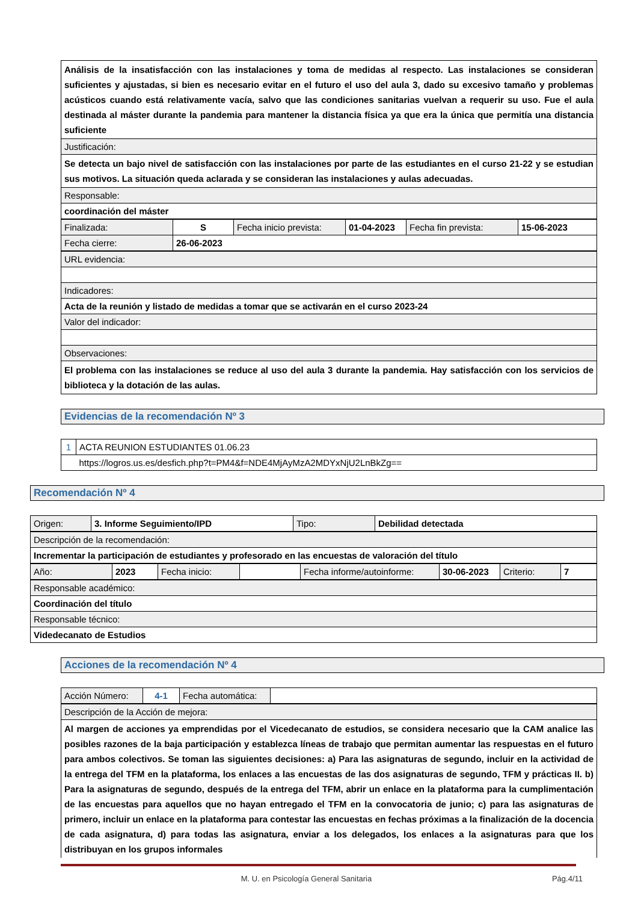| Análisis de la insatisfacción con las instalaciones y toma de medidas al respecto. Las instalaciones se consideran suficientes y ajustadas, si bien es necesario evitar en el futuro el uso del aula 3, dado su excesivo tamaño y problemas acústicos cuando está relativamente vacía, salvo que las condiciones sanitarias vuelvan a requerir su uso. Fue el aula destinada al máster durante la pandemia para mantener la distancia física ya que era la única que permitía una distancia suficiente |
| Justificación: |
| Se detecta un bajo nivel de satisfacción con las instalaciones por parte de las estudiantes en el curso 21-22 y se estudian sus motivos. La situación queda aclarada y se consideran las instalaciones y aulas adecuadas. |
| Responsable: |
| coordinación del máster |
| Finalizada: | S | Fecha inicio prevista: | 01-04-2023 | Fecha fin prevista: | 15-06-2023 |
| Fecha cierre: | 26-06-2023 | | | | |
| URL evidencia: |
| Indicadores: |
| Acta de la reunión y listado de medidas a tomar que se activarán en el curso 2023-24 |
| Valor del indicador: |
| Observaciones: |
| El problema con las instalaciones se reduce al uso del aula 3 durante la pandemia. Hay satisfacción con los servicios de biblioteca y la dotación de las aulas. |
Evidencias de la recomendación Nº 3
| 1 | ACTA REUNION ESTUDIANTES 01.06.23 |
| | https://logros.us.es/desfich.php?t=PM4&f=NDE4MjAyMzA2MDYxNjU2LnBkZg== |
Recomendación Nº 4
| Origen: | 3. Informe Seguimiento/IPD | Tipo: | Debilidad detectada |
| Descripción de la recomendación: |
| Incrementar la participación de estudiantes y profesorado en las encuestas de valoración del título |
| Año: | 2023 | Fecha inicio: | | Fecha informe/autoinforme: | 30-06-2023 | Criterio: | 7 |
| Responsable académico: |
| Coordinación del título |
| Responsable técnico: |
| Videdecanato de Estudios |
Acciones de la recomendación Nº 4
| Acción Número: | 4-1 | Fecha automática: | |
| Descripción de la Acción de mejora: |
| Al margen de acciones ya emprendidas por el Vicedecanato de estudios, se considera necesario que la CAM analice las posibles razones de la baja participación y establezca líneas de trabajo que permitan aumentar las respuestas en el futuro para ambos colectivos. Se toman las siguientes decisiones: a) Para las asignaturas de segundo, incluir en la actividad de la entrega del TFM en la plataforma, los enlaces a las encuestas de las dos asignaturas de segundo, TFM y prácticas II. b) Para la asignaturas de segundo, después de la entrega del TFM, abrir un enlace en la plataforma para la cumplimentación de las encuestas para aquellos que no hayan entregado el TFM en la convocatoria de junio; c) para las asignaturas de primero, incluir un enlace en la plataforma para contestar las encuestas en fechas próximas a la finalización de la docencia de cada asignatura, d) para todas las asignatura, enviar a los delegados, los enlaces a la asignaturas para que los distribuyan en los grupos informales |
M. U. en Psicología General Sanitaria Pág.4/11